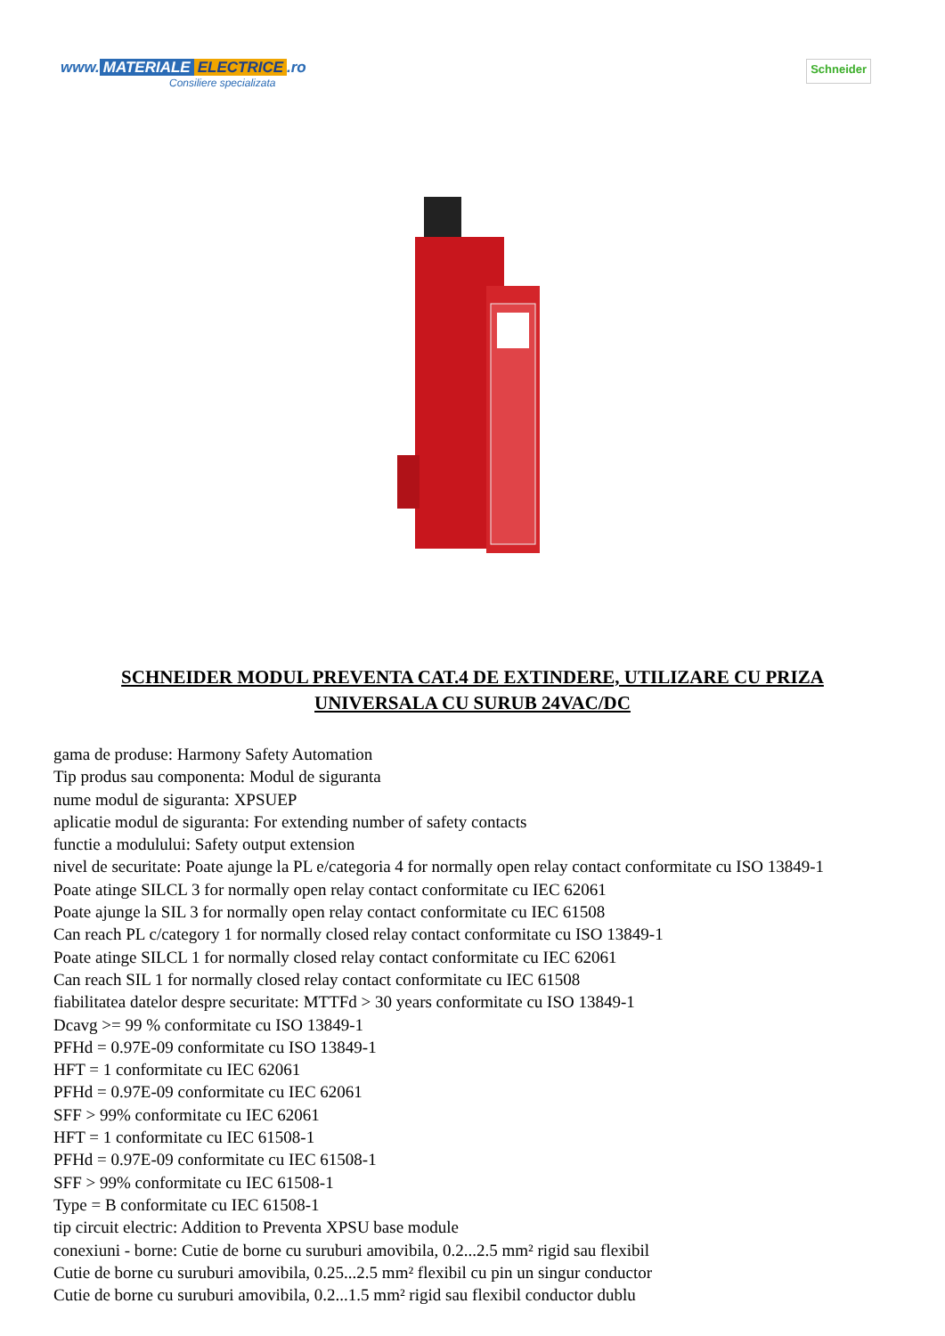www. MATERIALE ELECTRICE.ro
Consiliere specializata
Schneider
SCHNEIDER MODUL PREVENTA CAT.4 DE EXTINDERE, UTILIZARE CU PRIZA UNIVERSALA CU SURUB 24VAC/DC
gama de produse: Harmony Safety Automation
Tip produs sau componenta: Modul de siguranta
nume modul de siguranta: XPSUEP
aplicatie modul de siguranta: For extending number of safety contacts
functie a modulului: Safety output extension
nivel de securitate: Poate ajunge la PL e/categoria 4 for normally open relay contact conformitate cu ISO 13849-1
Poate atinge SILCL 3 for normally open relay contact conformitate cu IEC 62061
Poate ajunge la SIL 3 for normally open relay contact conformitate cu IEC 61508
Can reach PL c/category 1 for normally closed relay contact conformitate cu ISO 13849-1
Poate atinge SILCL 1 for normally closed relay contact conformitate cu IEC 62061
Can reach SIL 1 for normally closed relay contact conformitate cu IEC 61508
fiabilitatea datelor despre securitate: MTTFd > 30 years conformitate cu ISO 13849-1
Dcavg >= 99 % conformitate cu ISO 13849-1
PFHd = 0.97E-09 conformitate cu ISO 13849-1
HFT = 1 conformitate cu IEC 62061
PFHd = 0.97E-09 conformitate cu IEC 62061
SFF > 99% conformitate cu IEC 62061
HFT = 1 conformitate cu IEC 61508-1
PFHd = 0.97E-09 conformitate cu IEC 61508-1
SFF > 99% conformitate cu IEC 61508-1
Type = B conformitate cu IEC 61508-1
tip circuit electric: Addition to Preventa XPSU base module
conexiuni - borne: Cutie de borne cu suruburi amovibila, 0.2...2.5 mm² rigid sau flexibil
Cutie de borne cu suruburi amovibila, 0.25...2.5 mm² flexibil cu pin un singur conductor
Cutie de borne cu suruburi amovibila, 0.2...1.5 mm² rigid sau flexibil conductor dublu